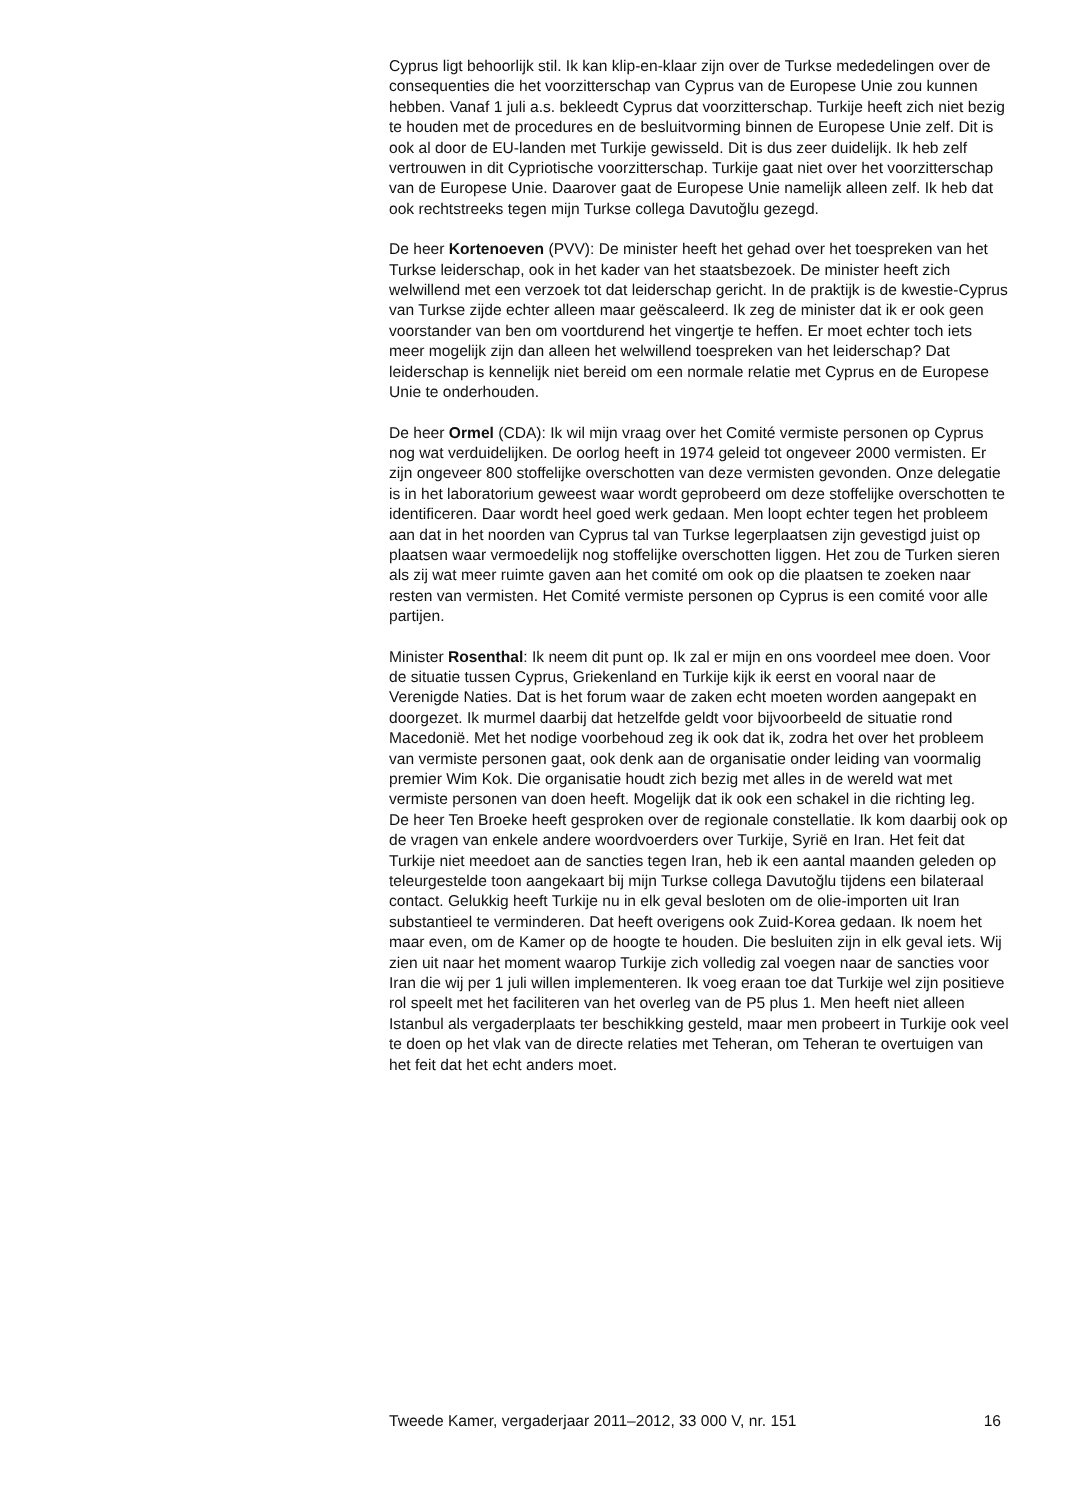Cyprus ligt behoorlijk stil. Ik kan klip-en-klaar zijn over de Turkse mededelingen over de consequenties die het voorzitterschap van Cyprus van de Europese Unie zou kunnen hebben. Vanaf 1 juli a.s. bekleedt Cyprus dat voorzitterschap. Turkije heeft zich niet bezig te houden met de procedures en de besluitvorming binnen de Europese Unie zelf. Dit is ook al door de EU-landen met Turkije gewisseld. Dit is dus zeer duidelijk. Ik heb zelf vertrouwen in dit Cypriotische voorzitterschap. Turkije gaat niet over het voorzitterschap van de Europese Unie. Daarover gaat de Europese Unie namelijk alleen zelf. Ik heb dat ook rechtstreeks tegen mijn Turkse collega Davutoğlu gezegd.
De heer Kortenoeven (PVV): De minister heeft het gehad over het toespreken van het Turkse leiderschap, ook in het kader van het staatsbezoek. De minister heeft zich welwillend met een verzoek tot dat leiderschap gericht. In de praktijk is de kwestie-Cyprus van Turkse zijde echter alleen maar geëscaleerd. Ik zeg de minister dat ik er ook geen voorstander van ben om voortdurend het vingertje te heffen. Er moet echter toch iets meer mogelijk zijn dan alleen het welwillend toespreken van het leiderschap? Dat leiderschap is kennelijk niet bereid om een normale relatie met Cyprus en de Europese Unie te onderhouden.
De heer Ormel (CDA): Ik wil mijn vraag over het Comité vermiste personen op Cyprus nog wat verduidelijken. De oorlog heeft in 1974 geleid tot ongeveer 2000 vermisten. Er zijn ongeveer 800 stoffelijke overschotten van deze vermisten gevonden. Onze delegatie is in het laboratorium geweest waar wordt geprobeerd om deze stoffelijke overschotten te identificeren. Daar wordt heel goed werk gedaan. Men loopt echter tegen het probleem aan dat in het noorden van Cyprus tal van Turkse legerplaatsen zijn gevestigd juist op plaatsen waar vermoedelijk nog stoffelijke overschotten liggen. Het zou de Turken sieren als zij wat meer ruimte gaven aan het comité om ook op die plaatsen te zoeken naar resten van vermisten. Het Comité vermiste personen op Cyprus is een comité voor alle partijen.
Minister Rosenthal: Ik neem dit punt op. Ik zal er mijn en ons voordeel mee doen. Voor de situatie tussen Cyprus, Griekenland en Turkije kijk ik eerst en vooral naar de Verenigde Naties. Dat is het forum waar de zaken echt moeten worden aangepakt en doorgezet. Ik murmel daarbij dat hetzelfde geldt voor bijvoorbeeld de situatie rond Macedonië. Met het nodige voorbehoud zeg ik ook dat ik, zodra het over het probleem van vermiste personen gaat, ook denk aan de organisatie onder leiding van voormalig premier Wim Kok. Die organisatie houdt zich bezig met alles in de wereld wat met vermiste personen van doen heeft. Mogelijk dat ik ook een schakel in die richting leg.
De heer Ten Broeke heeft gesproken over de regionale constellatie. Ik kom daarbij ook op de vragen van enkele andere woordvoerders over Turkije, Syrië en Iran. Het feit dat Turkije niet meedoet aan de sancties tegen Iran, heb ik een aantal maanden geleden op teleurgestelde toon aangekaart bij mijn Turkse collega Davutoğlu tijdens een bilateraal contact. Gelukkig heeft Turkije nu in elk geval besloten om de olie-importen uit Iran substantieel te verminderen. Dat heeft overigens ook Zuid-Korea gedaan. Ik noem het maar even, om de Kamer op de hoogte te houden. Die besluiten zijn in elk geval iets. Wij zien uit naar het moment waarop Turkije zich volledig zal voegen naar de sancties voor Iran die wij per 1 juli willen implementeren. Ik voeg eraan toe dat Turkije wel zijn positieve rol speelt met het faciliteren van het overleg van de P5 plus 1. Men heeft niet alleen Istanbul als vergaderplaats ter beschikking gesteld, maar men probeert in Turkije ook veel te doen op het vlak van de directe relaties met Teheran, om Teheran te overtuigen van het feit dat het echt anders moet.
Tweede Kamer, vergaderjaar 2011–2012, 33 000 V, nr. 151 16